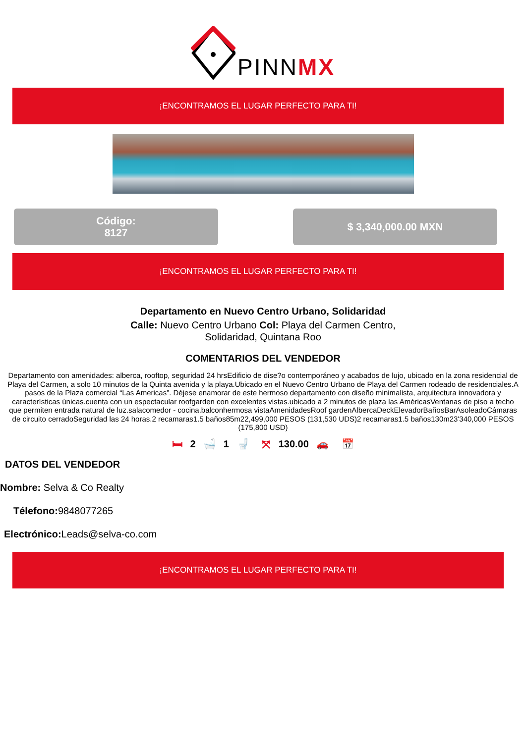PINNMX
¡ENCONTRAMOS EL LUGAR PERFECTO PARA TI!
Código:
8127
$ 3,340,000.00 MXN
¡ENCONTRAMOS EL LUGAR PERFECTO PARA TI!
Departamento en Nuevo Centro Urbano, Solidaridad
Calle: Nuevo Centro Urbano Col: Playa del Carmen Centro,
Solidaridad, Quintana Roo
COMENTARIOS DEL VENDEDOR
Departamento con amenidades: alberca, rooftop, seguridad 24 hrsEdificio de dise?o contemporáneo y acabados de lujo, ubicado en la zona residencial de Playa del Carmen, a solo 10 minutos de la Quinta avenida y la playa.Ubicado en el Nuevo Centro Urbano de Playa del Carmen rodeado de residenciales.A pasos de la Plaza comercial “Las Americas”. Déjese enamorar de este hermoso departamento con diseño minimalista, arquitectura innovadora y características únicas.cuenta con un espectacular roofgarden con excelentes vistas.ubicado a 2 minutos de plaza las AméricasVentanas de piso a techo que permiten entrada natural de luz.salacomedor - cocina.balconhermosa vistaAmenidadesRoof gardenAlbercaDeckElevadorBañosBarAsoleadoCámaras de circuito cerradoSeguridad las 24 horas.2 recamaras1.5 baños85m22,499,000 PESOS (131,530 UDS)2 recamaras1.5 baños130m23'340,000 PESOS (175,800 USD)
🛏 2 🛁 1 🚽 ⤧ 130.00 🚗 📅
DATOS DEL VENDEDOR
Nombre: Selva & Co Realty
Télefono: 9848077265
Electrónico: Leads@selva-co.com
¡ENCONTRAMOS EL LUGAR PERFECTO PARA TI!